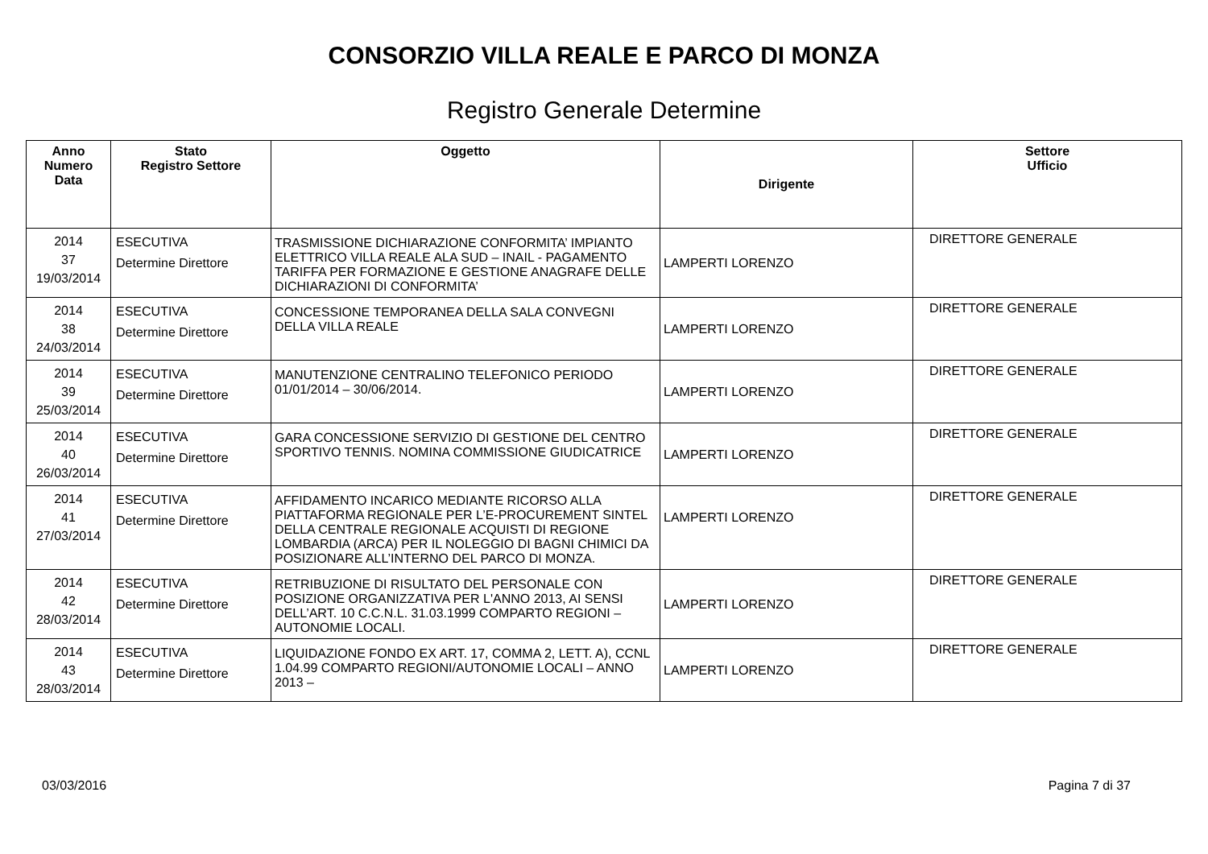CONSORZIO VILLA REALE E PARCO DI MONZA
Registro Generale Determine
| Anno Numero Data | Stato Registro Settore | Oggetto | Dirigente | Settore Ufficio |
| --- | --- | --- | --- | --- |
| 2014 37 19/03/2014 | ESECUTIVA Determine Direttore | TRASMISSIONE DICHIARAZIONE CONFORMITA’ IMPIANTO ELETTRICO VILLA REALE ALA SUD – INAIL - PAGAMENTO TARIFFA PER FORMAZIONE E GESTIONE ANAGRAFE DELLE DICHIARAZIONI DI CONFORMITA’ | LAMPERTI LORENZO | DIRETTORE GENERALE |
| 2014 38 24/03/2014 | ESECUTIVA Determine Direttore | CONCESSIONE TEMPORANEA DELLA SALA CONVEGNI DELLA VILLA REALE | LAMPERTI LORENZO | DIRETTORE GENERALE |
| 2014 39 25/03/2014 | ESECUTIVA Determine Direttore | MANUTENZIONE CENTRALINO TELEFONICO PERIODO 01/01/2014 – 30/06/2014. | LAMPERTI LORENZO | DIRETTORE GENERALE |
| 2014 40 26/03/2014 | ESECUTIVA Determine Direttore | GARA CONCESSIONE SERVIZIO DI GESTIONE DEL CENTRO SPORTIVO TENNIS. NOMINA COMMISSIONE GIUDICATRICE | LAMPERTI LORENZO | DIRETTORE GENERALE |
| 2014 41 27/03/2014 | ESECUTIVA Determine Direttore | AFFIDAMENTO INCARICO MEDIANTE RICORSO ALLA PIATTAFORMA REGIONALE PER L’E-PROCUREMENT SINTEL DELLA CENTRALE REGIONALE ACQUISTI DI REGIONE LOMBARDIA (ARCA) PER IL NOLEGGIO DI BAGNI CHIMICI DA POSIZIONARE ALL’INTERNO DEL PARCO DI MONZA. | LAMPERTI LORENZO | DIRETTORE GENERALE |
| 2014 42 28/03/2014 | ESECUTIVA Determine Direttore | RETRIBUZIONE DI RISULTATO DEL PERSONALE CON POSIZIONE ORGANIZZATIVA PER L'ANNO 2013, AI SENSI DELL’ART. 10 C.C.N.L. 31.03.1999 COMPARTO REGIONI – AUTONOMIE LOCALI. | LAMPERTI LORENZO | DIRETTORE GENERALE |
| 2014 43 28/03/2014 | ESECUTIVA Determine Direttore | LIQUIDAZIONE FONDO EX ART. 17, COMMA 2, LETT. A), CCNL 1.04.99 COMPARTO REGIONI/AUTONOMIE LOCALI – ANNO 2013 – | LAMPERTI LORENZO | DIRETTORE GENERALE |
03/03/2016 Pagina 7 di 37